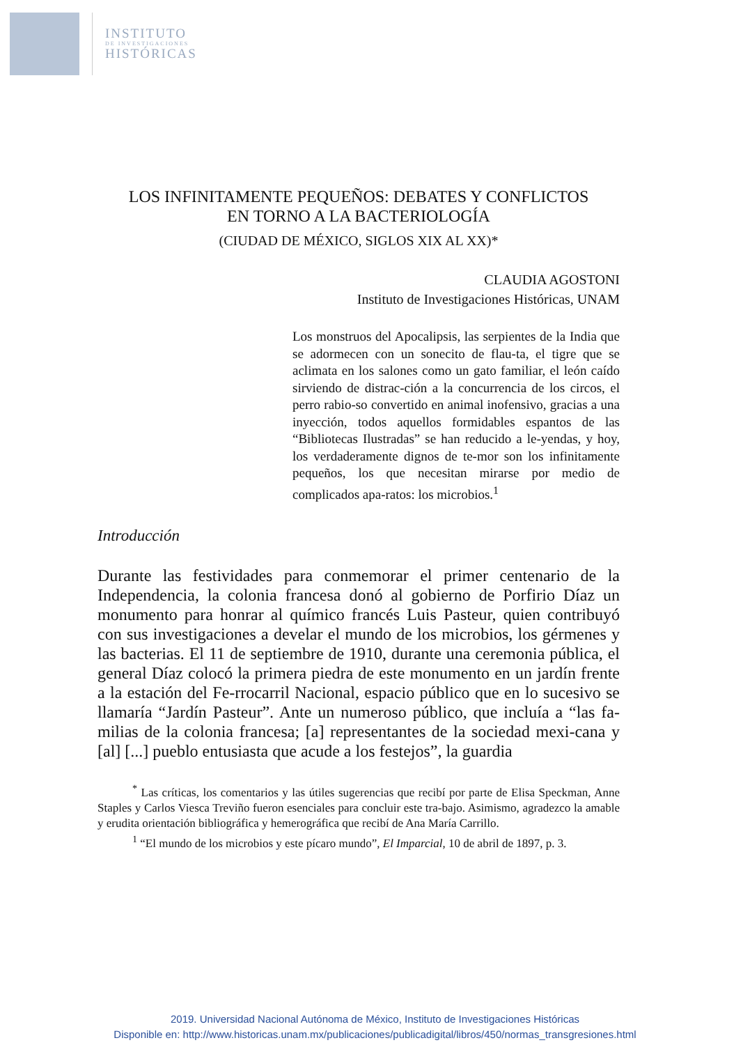INSTITUTO
DE INVESTIGACIONES
HISTÓRICAS
LOS INFINITAMENTE PEQUEÑOS: DEBATES Y CONFLICTOS
EN TORNO A LA BACTERIOLOGÍA
(CIUDAD DE MÉXICO, SIGLOS XIX AL XX)*
CLAUDIA AGOSTONI
Instituto de Investigaciones Históricas, UNAM
Los monstruos del Apocalipsis, las serpientes de la India que se adormecen con un sonecito de flau-ta, el tigre que se aclimata en los salones como un gato familiar, el león caído sirviendo de distrac-ción a la concurrencia de los circos, el perro rabio-so convertido en animal inofensivo, gracias a una inyección, todos aquellos formidables espantos de las “Bibliotecas Ilustradas” se han reducido a le-yendas, y hoy, los verdaderamente dignos de te-mor son los infinitamente pequeños, los que necesitan mirarse por medio de complicados apa-ratos: los microbios.<sup>1</sup>
Introducción
Durante las festividades para conmemorar el primer centenario de la Independencia, la colonia francesa donó al gobierno de Porfirio Díaz un monumento para honrar al químico francés Luis Pasteur, quien contribuyó con sus investigaciones a develar el mundo de los microbios, los gérmenes y las bacterias. El 11 de septiembre de 1910, durante una ceremonia pública, el general Díaz colocó la primera piedra de este monumento en un jardín frente a la estación del Fe-rrocarril Nacional, espacio público que en lo sucesivo se llamaría “Jardín Pasteur”. Ante un numeroso público, que incluía a “las fa-milias de la colonia francesa; [a] representantes de la sociedad mexi-cana y [al] [...] pueblo entusiasta que acude a los festejos”, la guardia
<sup>*</sup> Las críticas, los comentarios y las útiles sugerencias que recibí por parte de Elisa Speckman, Anne Staples y Carlos Viesca Treviño fueron esenciales para concluir este tra-bajo. Asimismo, agradezco la amable y erudita orientación bibliográfica y hemerográfica que recibí de Ana María Carrillo.
<sup>1</sup> “El mundo de los microbios y este pícaro mundo”, El Imparcial, 10 de abril de 1897, p. 3.
2019. Universidad Nacional Autónoma de México, Instituto de Investigaciones Históricas
Disponible en: http://www.historicas.unam.mx/publicaciones/publicadigital/libros/450/normas_transgresiones.html